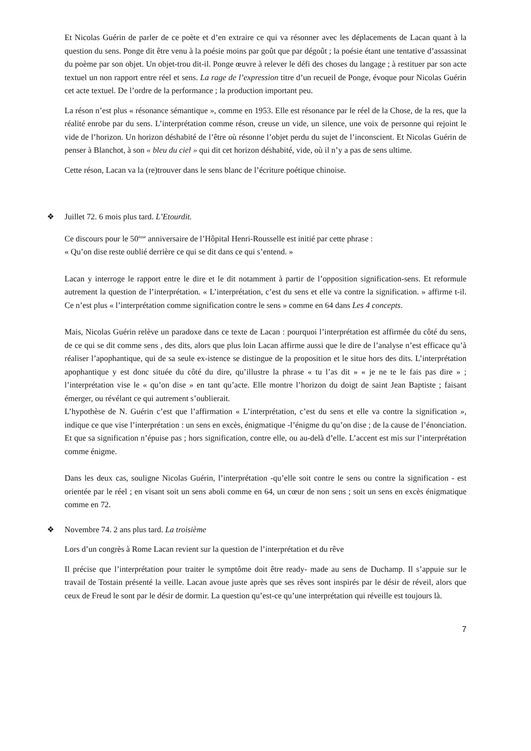Et Nicolas Guérin de parler de ce poète et d’en extraire ce qui va résonner avec les déplacements de Lacan quant à la question du sens. Ponge dit être venu à la poésie moins par goût que par dégoût ; la poésie étant une tentative d’assassinat du poème par son objet. Un objet-trou dit-il. Ponge œuvre à relever le défi des choses du langage ; à restituer par son acte textuel un non rapport entre réel et sens. La rage de l’expression titre d’un recueil de Ponge, évoque pour Nicolas Guérin cet acte textuel. De l’ordre de la performance ; la production important peu.
La réson n’est plus « résonance sémantique », comme en 1953. Elle est résonance par le réel de la Chose, de la res, que la réalité enrobe par du sens. L’interprétation comme réson, creuse un vide, un silence, une voix de personne qui rejoint le vide de l’horizon. Un horizon déshabité de l’être où résonne l’objet perdu du sujet de l’inconscient. Et Nicolas Guérin de penser à Blanchot, à son « bleu du ciel » qui dit cet horizon déshabité, vide, où il n’y a pas de sens ultime.
Cette réson, Lacan va la (re)trouver dans le sens blanc de l’écriture poétique chinoise.
❖ Juillet 72. 6 mois plus tard. L’Etourdit.
Ce discours pour le 50<sup>ème</sup> anniversaire de l’Hôpital Henri-Rousselle est initié par cette phrase :
« Qu’on dise reste oublié derrière ce qui se dit dans ce qui s’entend. »
Lacan y interroge le rapport entre le dire et le dit notamment à partir de l’opposition signification-sens. Et reformule autrement la question de l’interprétation. « L’interprétation, c’est du sens et elle va contre la signification. » affirme t-il. Ce n’est plus « l’interprétation comme signification contre le sens » comme en 64 dans Les 4 concepts.
Mais, Nicolas Guérin relève un paradoxe dans ce texte de Lacan : pourquoi l’interprétation est affirmée du côté du sens, de ce qui se dit comme sens , des dits, alors que plus loin Lacan affirme aussi que le dire de l’analyse n’est efficace qu’à réaliser l’apophantique, qui de sa seule ex-istence se distingue de la proposition et le situe hors des dits. L’interprétation apophantique y est donc située du côté du dire, qu’illustre la phrase « tu l’as dit » « je ne te le fais pas dire » ; l’interprétation vise le « qu’on dise » en tant qu’acte. Elle montre l’horizon du doigt de saint Jean Baptiste ; faisant émerger, ou révélant ce qui autrement s’oublierait.
L’hypothèse de N. Guérin c’est que l’affirmation « L’interprétation, c’est du sens et elle va contre la signification », indique ce que vise l’interprétation : un sens en excès, énigmatique -l’énigme du qu’on dise ; de la cause de l’énonciation. Et que sa signification n’épuise pas ; hors signification, contre elle, ou au-delà d’elle. L’accent est mis sur l’interprétation comme énigme.
Dans les deux cas, souligne Nicolas Guérin, l’interprétation -qu’elle soit contre le sens ou contre la signification - est orientée par le réel ; en visant soit un sens aboli comme en 64, un cœur de non sens ; soit un sens en excès énigmatique comme en 72.
❖ Novembre 74. 2 ans plus tard. La troisième
Lors d’un congrès à Rome Lacan revient sur la question de l’interprétation et du rêve
Il précise que l’interprétation pour traiter le symptôme doit être ready- made au sens de Duchamp. Il s’appuie sur le travail de Tostain présenté la veille. Lacan avoue juste après que ses rêves sont inspirés par le désir de réveil, alors que ceux de Freud le sont par le désir de dormir. La question qu’est-ce qu’une interprétation qui réveille est toujours là.
7